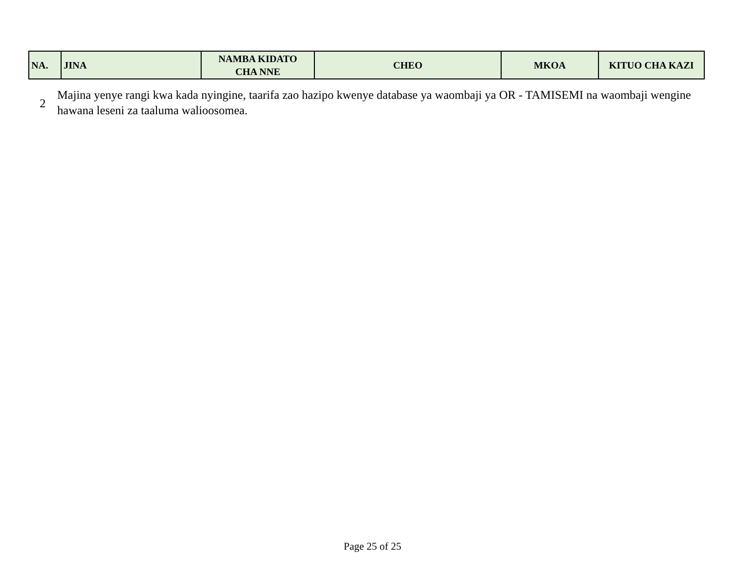| NA. | JINA | NAMBA KIDATO CHA NNE | CHEO | MKOA | KITUO CHA KAZI |
| --- | --- | --- | --- | --- | --- |
2
Majina yenye rangi kwa kada nyingine, taarifa zao hazipo kwenye database ya waombaji ya OR - TAMISEMI na waombaji wengine hawana leseni za taaluma walioosomea.
Page 25 of 25